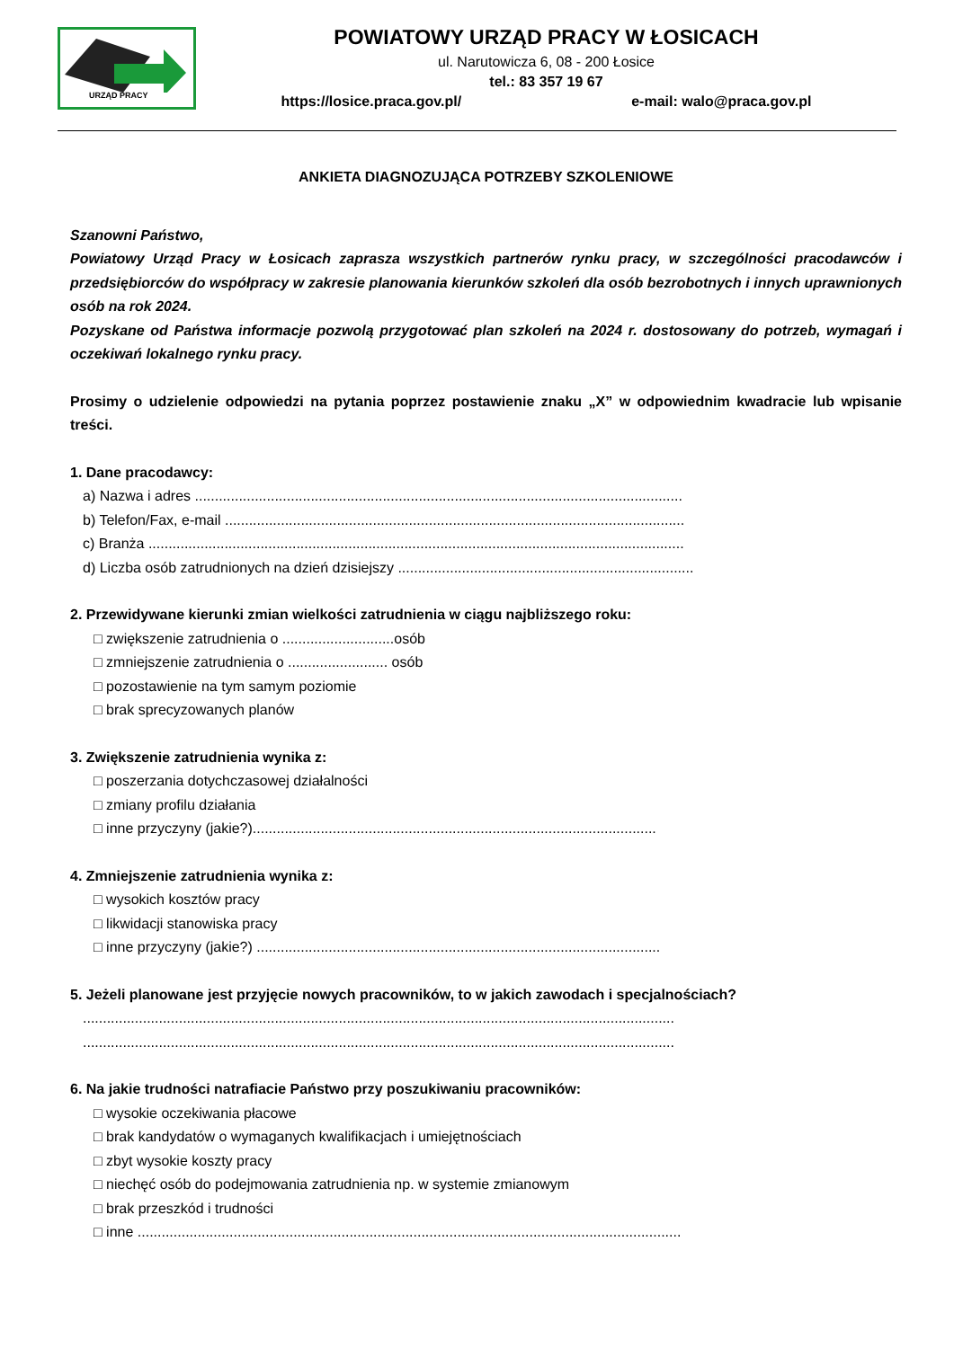URZĄD PRACY
POWIATOWY URZĄD PRACY W ŁOSICACH
ul. Narutowicza 6, 08 - 200 Łosice
tel.: 83 357 19 67
https://losice.praca.gov.pl/ e-mail: walo@praca.gov.pl
ANKIETA DIAGNOZUJĄCA POTRZEBY SZKOLENIOWE
Szanowni Państwo,
Powiatowy Urząd Pracy w Łosicach zaprasza wszystkich partnerów rynku pracy, w szczególności pracodawców i przedsiębiorców do współpracy w zakresie planowania kierunków szkoleń dla osób bezrobotnych i innych uprawnionych osób na rok 2024.
Pozyskane od Państwa informacje pozwolą przygotować plan szkoleń na 2024 r. dostosowany do potrzeb, wymagań i oczekiwań lokalnego rynku pracy.
Prosimy o udzielenie odpowiedzi na pytania poprzez postawienie znaku „X” w odpowiednim kwadracie lub wpisanie treści.
1. Dane pracodawcy:
a) Nazwa i adres ..........................................................................................................................
b) Telefon/Fax, e-mail ...................................................................................................................
c) Branża ......................................................................................................................................
d) Liczba osób zatrudnionych na dzień dzisiejszy ..........................................................................
2. Przewidywane kierunki zmian wielkości zatrudnienia w ciągu najbliższego roku:
□ zwiększenie zatrudnienia o ............................osób
□ zmniejszenie zatrudnienia o ......................... osób
□ pozostawienie na tym samym poziomie
□ brak sprecyzowanych planów
3. Zwiększenie zatrudnienia wynika z:
□ poszerzania dotychczasowej działalności
□ zmiany profilu działania
□ inne przyczyny (jakie?).....................................................................................................
4. Zmniejszenie zatrudnienia wynika z:
□ wysokich kosztów pracy
□ likwidacji stanowiska pracy
□ inne przyczyny (jakie?) .....................................................................................................
5. Jeżeli planowane jest przyjęcie nowych pracowników, to w jakich zawodach i specjalnościach?
....................................................................................................................................................
....................................................................................................................................................
6. Na jakie trudności natrafiacie Państwo przy poszukiwaniu pracowników:
□ wysokie oczekiwania płacowe
□ brak kandydatów o wymaganych kwalifikacjach i umiejętnościach
□ zbyt wysokie koszty pracy
□ niechęć osób do podejmowania zatrudnienia np. w systemie zmianowym
□ brak przeszkód i trudności
□ inne ........................................................................................................................................